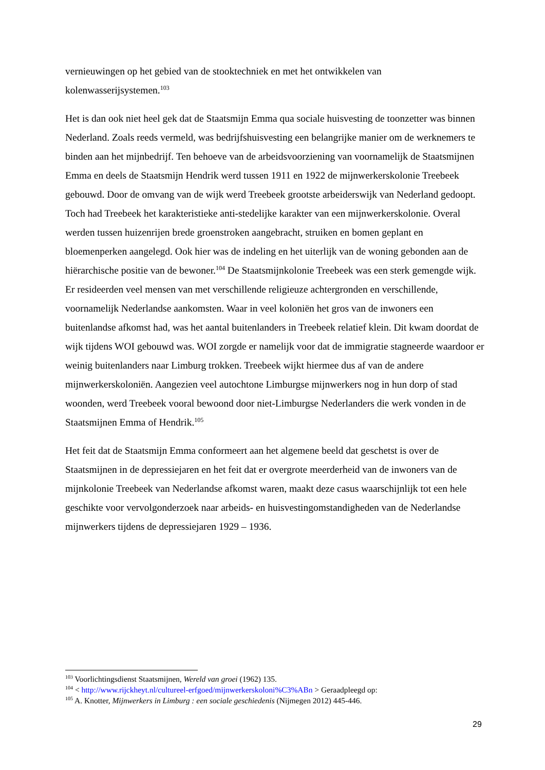vernieuwingen op het gebied van de stooktechniek en met het ontwikkelen van kolenwasserijsystemen.<sup>103</sup>
Het is dan ook niet heel gek dat de Staatsmijn Emma qua sociale huisvesting de toonzetter was binnen Nederland. Zoals reeds vermeld, was bedrijfshuisvesting een belangrijke manier om de werknemers te binden aan het mijnbedrijf. Ten behoeve van de arbeidsvoorziening van voornamelijk de Staatsmijnen Emma en deels de Staatsmijn Hendrik werd tussen 1911 en 1922 de mijnwerkerskolonie Treebeek gebouwd. Door de omvang van de wijk werd Treebeek grootste arbeiderswijk van Nederland gedoopt. Toch had Treebeek het karakteristieke anti-stedelijke karakter van een mijnwerkerskolonie. Overal werden tussen huizenrijen brede groenstroken aangebracht, struiken en bomen geplant en bloemenperken aangelegd. Ook hier was de indeling en het uiterlijk van de woning gebonden aan de hiërarchische positie van de bewoner.<sup>104</sup> De Staatsmijnkolonie Treebeek was een sterk gemengde wijk. Er resideerden veel mensen van met verschillende religieuze achtergronden en verschillende, voornamelijk Nederlandse aankomsten. Waar in veel koloniën het gros van de inwoners een buitenlandse afkomst had, was het aantal buitenlanders in Treebeek relatief klein. Dit kwam doordat de wijk tijdens WOI gebouwd was. WOI zorgde er namelijk voor dat de immigratie stagneerde waardoor er weinig buitenlanders naar Limburg trokken. Treebeek wijkt hiermee dus af van de andere mijnwerkerskoloniën. Aangezien veel autochtone Limburgse mijnwerkers nog in hun dorp of stad woonden, werd Treebeek vooral bewoond door niet-Limburgse Nederlanders die werk vonden in de Staatsmijnen Emma of Hendrik.<sup>105</sup>
Het feit dat de Staatsmijn Emma conformeert aan het algemene beeld dat geschetst is over de Staatsmijnen in de depressiejaren en het feit dat er overgrote meerderheid van de inwoners van de mijnkolonie Treebeek van Nederlandse afkomst waren, maakt deze casus waarschijnlijk tot een hele geschikte voor vervolgonderzoek naar arbeids- en huisvestingomstandigheden van de Nederlandse mijnwerkers tijdens de depressiejaren 1929 – 1936.
<sup>103</sup> Voorlichtingsdienst Staatsmijnen, Wereld van groei (1962) 135.
<sup>104</sup> < http://www.rijckheyt.nl/cultureel-erfgoed/mijnwerkerskoloni%C3%ABn > Geraadpleegd op:
<sup>105</sup> A. Knotter, Mijnwerkers in Limburg : een sociale geschiedenis (Nijmegen 2012) 445-446.
29